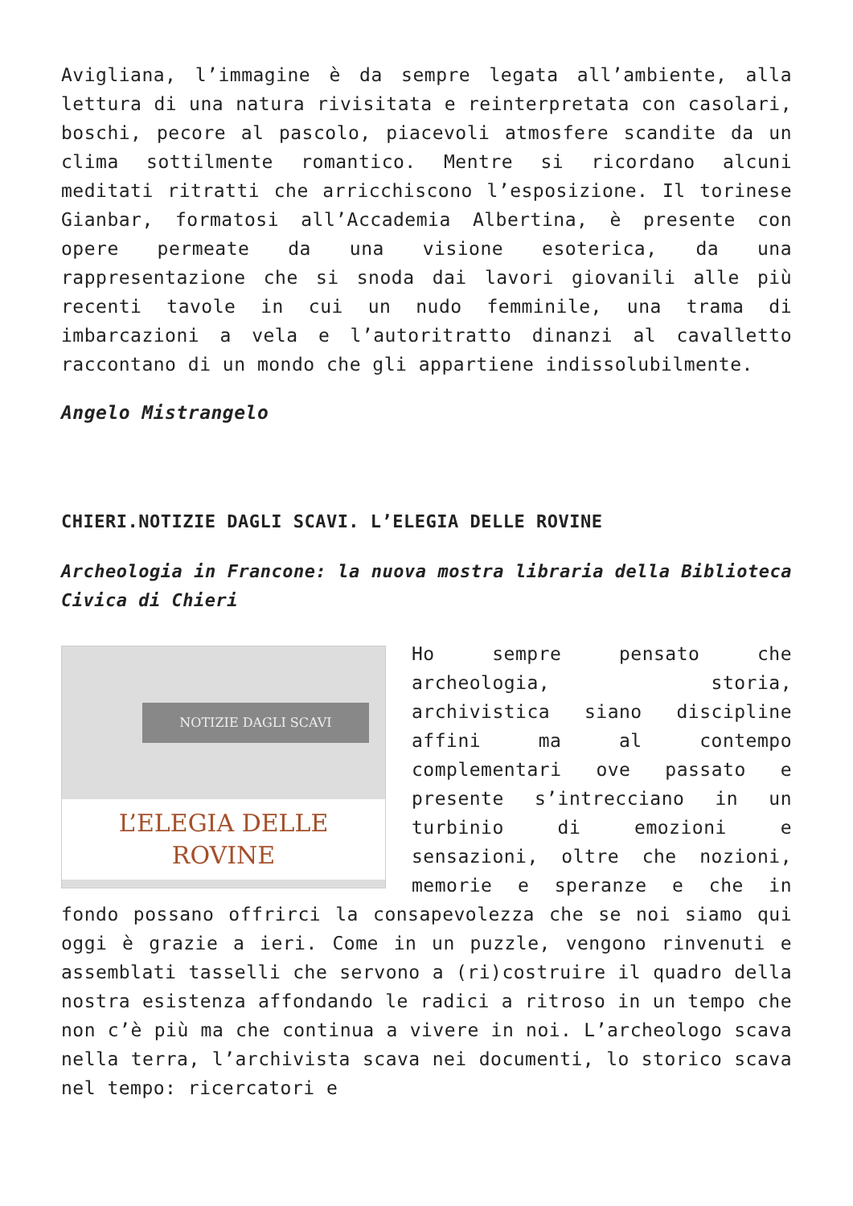Avigliana, l’immagine è da sempre legata all’ambiente, alla lettura di una natura rivisitata e reinterpretata con casolari, boschi, pecore al pascolo, piacevoli atmosfere scandite da un clima sottilmente romantico. Mentre si ricordano alcuni meditati ritratti che arricchiscono l’esposizione. Il torinese Gianbar, formatosi all’Accademia Albertina, è presente con opere permeate da una visione esoterica, da una rappresentazione che si snoda dai lavori giovanili alle più recenti tavole in cui un nudo femminile, una trama di imbarcazioni a vela e l’autoritratto dinanzi al cavalletto raccontano di un mondo che gli appartiene indissolubilmente.
Angelo Mistrangelo
CHIERI.NOTIZIE DAGLI SCAVI. L’ELEGIA DELLE ROVINE
Archeologia in Francone: la nuova mostra libraria della Biblioteca Civica di Chieri
NOTIZIE DAGLI SCAVI
L’ELEGIA DELLE
ROVINE
Ho sempre pensato che archeologia, storia, archivistica siano discipline affini ma al contempo complementari ove passato e presente s’intrecciano in un turbinio di emozioni e sensazioni, oltre che nozioni, memorie e speranze e che in fondo possano offrirci la consapevolezza che se noi siamo qui oggi è grazie a ieri. Come in un puzzle, vengono rinvenuti e assemblati tasselli che servono a (ri)costruire il quadro della nostra esistenza affondando le radici a ritroso in un tempo che non c’è più ma che continua a vivere in noi. L’archeologo scava nella terra, l’archivista scava nei documenti, lo storico scava nel tempo: ricercatori e